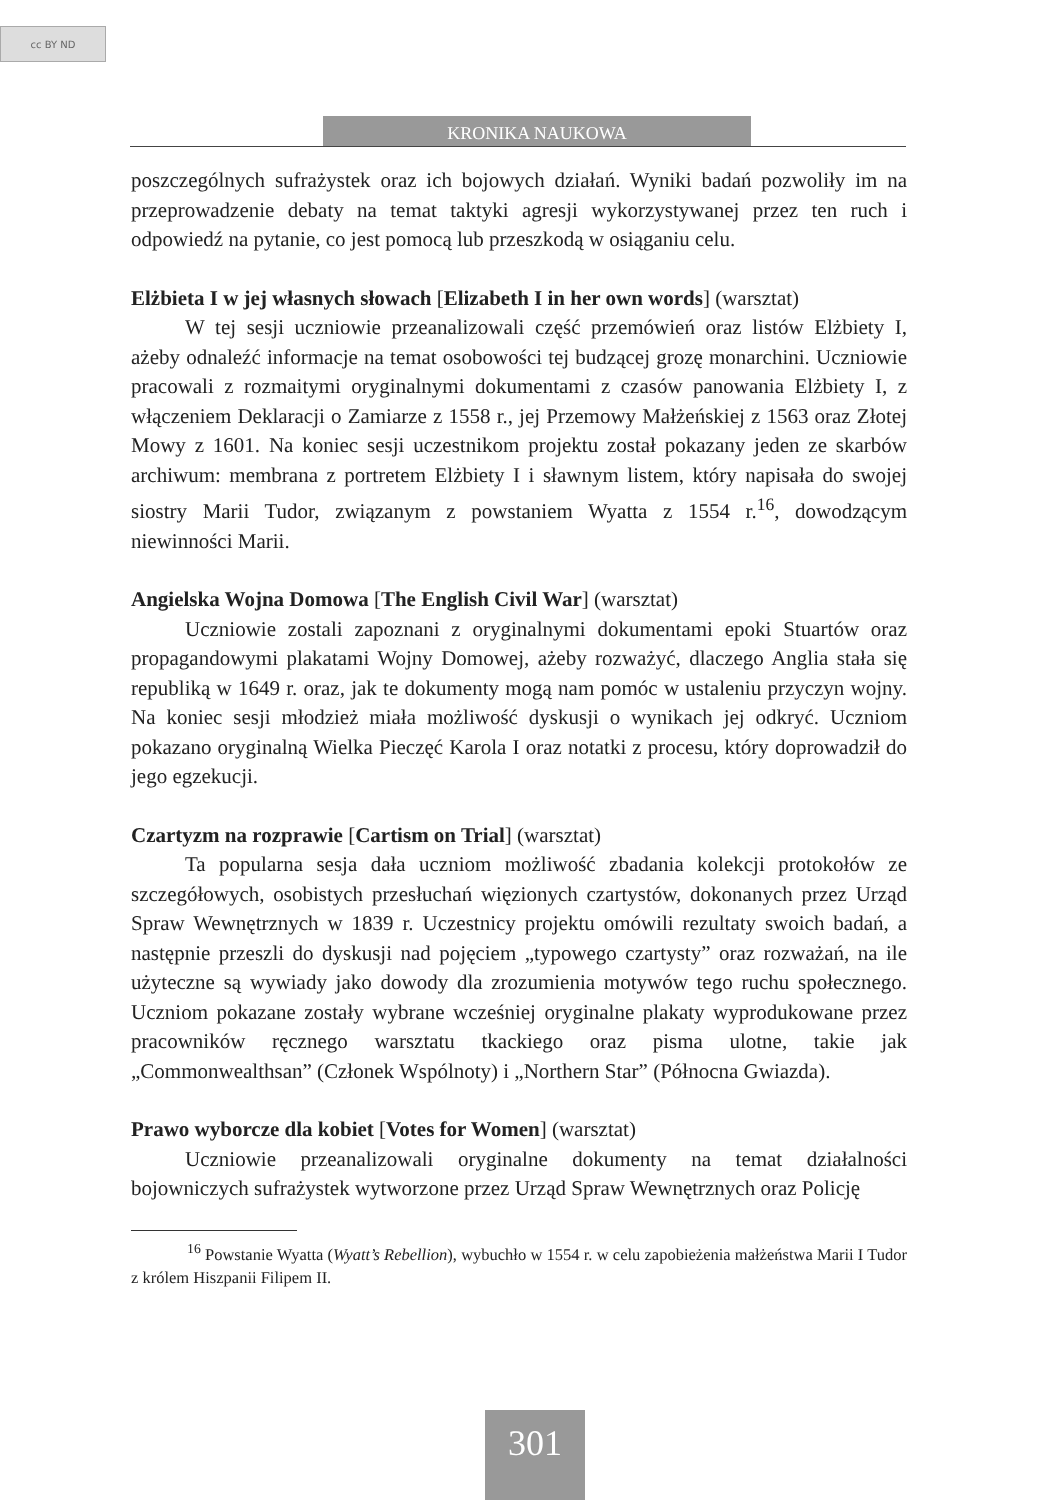cc BY ND
KRONIKA NAUKOWA
poszczególnych sufrażystek oraz ich bojowych działań. Wyniki badań pozwoliły im na przeprowadzenie debaty na temat taktyki agresji wykorzystywanej przez ten ruch i odpowiedź na pytanie, co jest pomocą lub przeszkodą w osiąganiu celu.
Elżbieta I w jej własnych słowach [Elizabeth I in her own words] (warsztat)
W tej sesji uczniowie przeanalizowali część przemówień oraz listów Elżbiety I, ażeby odnaleźć informacje na temat osobowości tej budzącej grozę monarchini. Uczniowie pracowali z rozmaitymi oryginalnymi dokumentami z czasów panowania Elżbiety I, z włączeniem Deklaracji o Zamiarze z 1558 r., jej Przemowy Małżeńskiej z 1563 oraz Złotej Mowy z 1601. Na koniec sesji uczestnikom projektu został pokazany jeden ze skarbów archiwum: membrana z portretem Elżbiety I i sławnym listem, który napisała do swojej siostry Marii Tudor, związanym z powstaniem Wyatta z 1554 r.<sup>16</sup>, dowodzącym niewinności Marii.
Angielska Wojna Domowa [The English Civil War] (warsztat)
Uczniowie zostali zapoznani z oryginalnymi dokumentami epoki Stuartów oraz propagandowymi plakatami Wojny Domowej, ażeby rozważyć, dlaczego Anglia stała się republiką w 1649 r. oraz, jak te dokumenty mogą nam pomóc w ustaleniu przyczyn wojny. Na koniec sesji młodzież miała możliwość dyskusji o wynikach jej odkryć. Uczniom pokazano oryginalną Wielka Pieczęć Karola I oraz notatki z procesu, który doprowadził do jego egzekucji.
Czartyzm na rozprawie [Cartism on Trial] (warsztat)
Ta popularna sesja dała uczniom możliwość zbadania kolekcji protokołów ze szczegółowych, osobistych przesłuchań więzionych czartystów, dokonanych przez Urząd Spraw Wewnętrznych w 1839 r. Uczestnicy projektu omówili rezultaty swoich badań, a następnie przeszli do dyskusji nad pojęciem „typowego czartysty” oraz rozważań, na ile użyteczne są wywiady jako dowody dla zrozumienia motywów tego ruchu społecznego. Uczniom pokazane zostały wybrane wcześniej oryginalne plakaty wyprodukowane przez pracowników ręcznego warsztatu tkackiego oraz pisma ulotne, takie jak „Commonwealthsan” (Członek Wspólnoty) i „Northern Star” (Północna Gwiazda).
Prawo wyborcze dla kobiet [Votes for Women] (warsztat)
Uczniowie przeanalizowali oryginalne dokumenty na temat działalności bojowniczych sufrażystek wytworzone przez Urząd Spraw Wewnętrznych oraz Policję
<sup>16</sup> Powstanie Wyatta (Wyatt’s Rebellion), wybuchło w 1554 r. w celu zapobieżenia małżeństwa Marii I Tudor z królem Hiszpanii Filipem II.
301